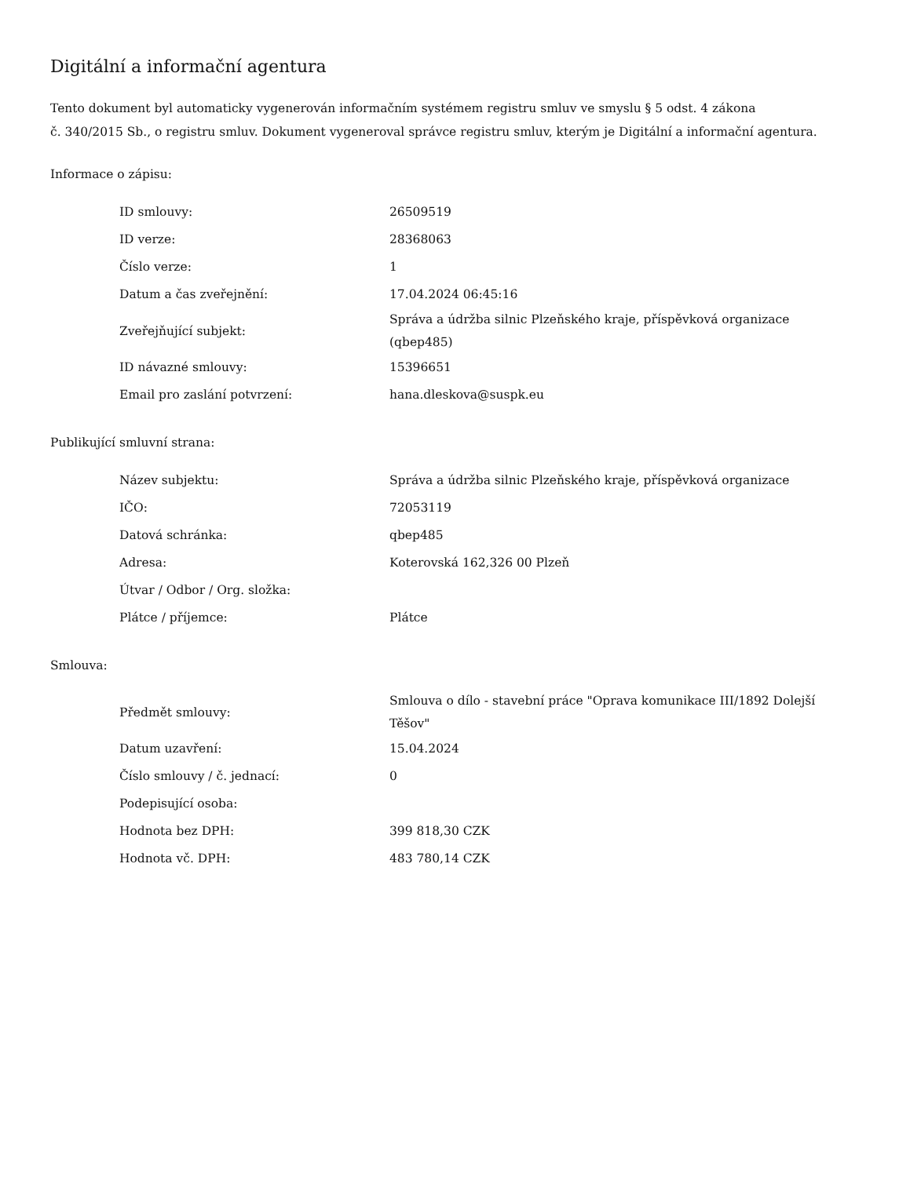Digitální a informační agentura
Tento dokument byl automaticky vygenerován informačním systémem registru smluv ve smyslu § 5 odst. 4 zákona
č. 340/2015 Sb., o registru smluv. Dokument vygeneroval správce registru smluv, kterým je Digitální a informační agentura.
Informace o zápisu:
| ID smlouvy: | 26509519 |
| ID verze: | 28368063 |
| Číslo verze: | 1 |
| Datum a čas zveřejnění: | 17.04.2024 06:45:16 |
| Zveřejňující subjekt: | Správa a údržba silnic Plzeňského kraje, příspěvková organizace (qbep485) |
| ID návazné smlouvy: | 15396651 |
| Email pro zaslání potvrzení: | hana.dleskova@suspk.eu |
Publikující smluvní strana:
| Název subjektu: | Správa a údržba silnic Plzeňského kraje, příspěvková organizace |
| IČO: | 72053119 |
| Datová schránka: | qbep485 |
| Adresa: | Koterovská 162,326 00 Plzeň |
| Útvar / Odbor / Org. složka: | |
| Plátce / příjemce: | Plátce |
Smlouva:
| Předmět smlouvy: | Smlouva o dílo - stavební práce "Oprava komunikace III/1892 Dolejší Těšov" |
| Datum uzavření: | 15.04.2024 |
| Číslo smlouvy / č. jednací: | 0 |
| Podepisující osoba: | |
| Hodnota bez DPH: | 399 818,30 CZK |
| Hodnota vč. DPH: | 483 780,14 CZK |